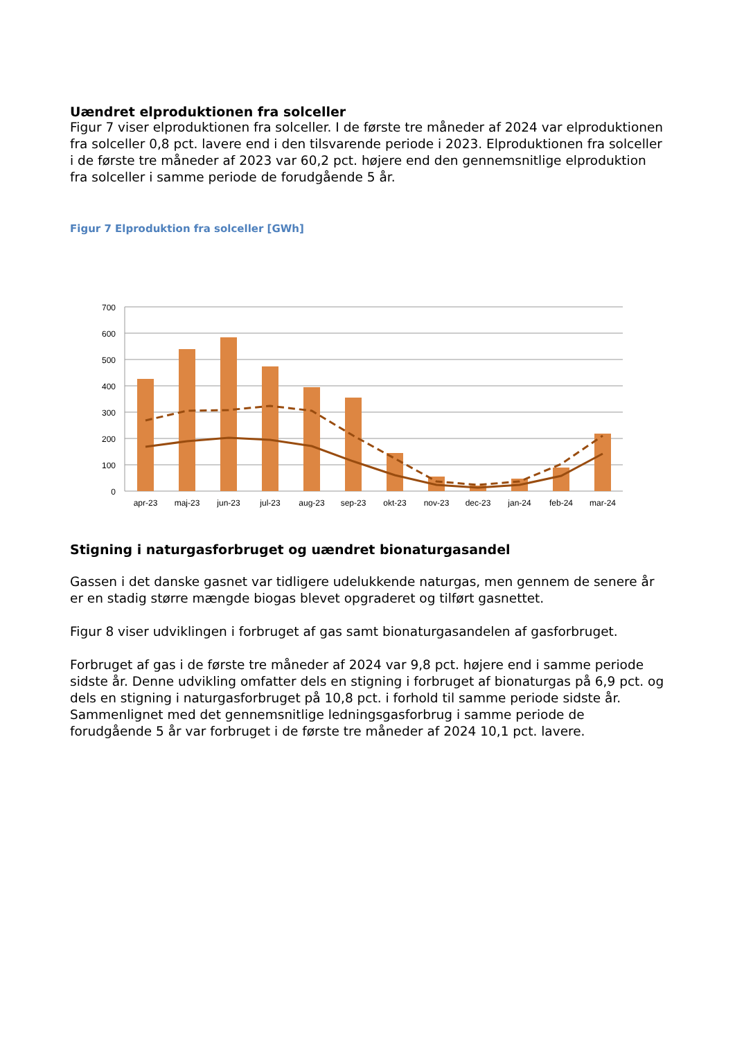Uændret elproduktionen fra solceller
Figur 7 viser elproduktionen fra solceller. I de første tre måneder af 2024 var elproduktionen fra solceller 0,8 pct. lavere end i den tilsvarende periode i 2023. Elproduktionen fra solceller i de første tre måneder af 2023 var 60,2 pct. højere end den gennemsnitlige elproduktion fra solceller i samme periode de forudgående 5 år.
Figur 7 Elproduktion fra solceller [GWh]
700
600
500
400
300
200
100
0
apr-23
maj-23
jun-23
jul-23
aug-23
sep-23
okt-23
nov-23
dec-23
jan-24
feb-24
mar-24
Stigning i naturgasforbruget og uændret bionaturgasandel
Gassen i det danske gasnet var tidligere udelukkende naturgas, men gennem de senere år er en stadig større mængde biogas blevet opgraderet og tilført gasnettet.
Figur 8 viser udviklingen i forbruget af gas samt bionaturgasandelen af gasforbruget.
Forbruget af gas i de første tre måneder af 2024 var 9,8 pct. højere end i samme periode sidste år. Denne udvikling omfatter dels en stigning i forbruget af bionaturgas på 6,9 pct. og dels en stigning i naturgasforbruget på 10,8 pct. i forhold til samme periode sidste år. Sammenlignet med det gennemsnitlige ledningsgasforbrug i samme periode de forudgående 5 år var forbruget i de første tre måneder af 2024 10,1 pct. lavere.